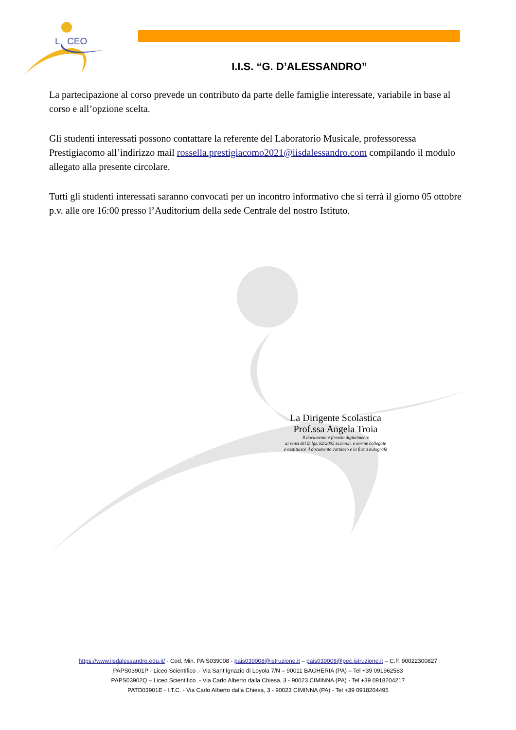L
CEO
I.I.S. “G. D’ALESSANDRO”
La partecipazione al corso prevede un contributo da parte delle famiglie interessate, variabile in base al corso e all’opzione scelta.
Gli studenti interessati possono contattare la referente del Laboratorio Musicale, professoressa Prestigiacomo all’indirizzo mail rossella.prestigiacomo2021@iisdalessandro.com compilando il modulo allegato alla presente circolare.
Tutti gli studenti interessati saranno convocati per un incontro informativo che si terrà il giorno 05 ottobre p.v. alle ore 16:00 presso l’Auditorium della sede Centrale del nostro Istituto.
La Dirigente Scolastica
Prof.ssa Angela Troia
Il documento è firmato digitalmente
ai sensi del D.lgs. 82/2005 ss.mm.ii. e norme collegate
e sostituisce il documento cartaceo e la firma autografa
https://www.iisdalessandro.edu.it/ - Cod. Min. PAIS039008 - pais039008@istruzione.it – pais039008@pec.istruzione.it – C.F. 90022300827
PAPS03901P - Liceo Scientifico .- Via Sant’Ignazio di Loyola 7/N – 90011 BAGHERIA (PA) – Tel +39 091962583
PAPS03902Q – Liceo Scientifico .- Via Carlo Alberto dalla Chiesa, 3 - 90023 CIMINNA (PA) - Tel +39 0918204217
PATD03901E - I.T.C. - Via Carlo Alberto dalla Chiesa, 3 - 90023 CIMINNA (PA) - Tel +39 0918204495